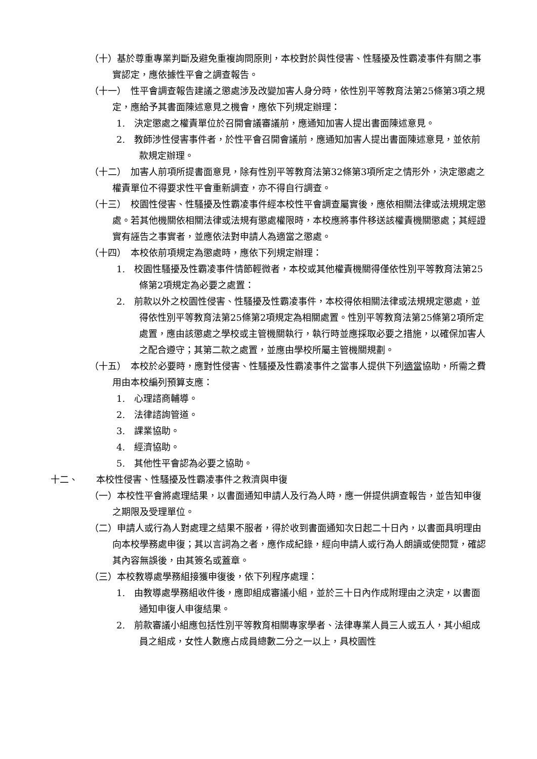（十）基於尊重專業判斷及避免重複詢問原則，本校對於與性侵害、性騷擾及性霸凌事件有關之事實認定，應依據性平會之調查報告。
（十一）　性平會調查報告建議之懲處涉及改變加害人身分時，依性別平等教育法第25條第3項之規定，應給予其書面陳述意見之機會，應依下列規定辦理：
1.　決定懲處之權責單位於召開會議審議前，應通知加害人提出書面陳述意見。
2.　教師涉性侵害事件者，於性平會召開會議前，應通知加害人提出書面陳述意見，並依前款規定辦理。
（十二）　加害人前項所提書面意見，除有性別平等教育法第32條第3項所定之情形外，決定懲處之權責單位不得要求性平會重新調查，亦不得自行調查。
（十三）　校園性侵害、性騷擾及性霸凌事件經本校性平會調查屬實後，應依相關法律或法規規定懲處。若其他機關依相關法律或法規有懲處權限時，本校應將事件移送該權責機關懲處；其經證實有誣告之事實者，並應依法對申請人為適當之懲處。
（十四）　本校依前項規定為懲處時，應依下列規定辦理：
1.　校園性騷擾及性霸凌事件情節輕微者，本校或其他權責機關得僅依性別平等教育法第25條第2項規定為必要之處置：
2.　前款以外之校園性侵害、性騷擾及性霸凌事件，本校得依相關法律或法規規定懲處，並得依性別平等教育法第25條第2項規定為相關處置。性別平等教育法第25條第2項所定處置，應由該懲處之學校或主管機關執行，執行時並應採取必要之措施，以確保加害人之配合遵守；其第二款之處置，並應由學校所屬主管機關規劃。
（十五）　本校於必要時，應對性侵害、性騷擾及性霸凌事件之當事人提供下列適當協助，所需之費用由本校編列預算支應：
1.　心理諮商輔導。
2.　法律諮詢管道。
3.　課業協助。
4.　經濟協助。
5.　其他性平會認為必要之協助。
十二、　　本校性侵害、性騷擾及性霸凌事件之救濟與申復
（一）本校性平會將處理結果，以書面通知申請人及行為人時，應一併提供調查報告，並告知申復之期限及受理單位。
（二）申請人或行為人對處理之結果不服者，得於收到書面通知次日起二十日內，以書面具明理由向本校學務處申復；其以言詞為之者，應作成紀錄，經向申請人或行為人朗讀或使閱覽，確認其內容無誤後，由其簽名或蓋章。
（三）本校教導處學務組接獲申復後，依下列程序處理：
1.　由教導處學務組收件後，應即組成審議小組，並於三十日內作成附理由之決定，以書面通知申復人申復結果。
2.　前款審議小組應包括性別平等教育相關專家學者、法律專業人員三人或五人，其小組成員之組成，女性人數應占成員總數二分之一以上，具校園性